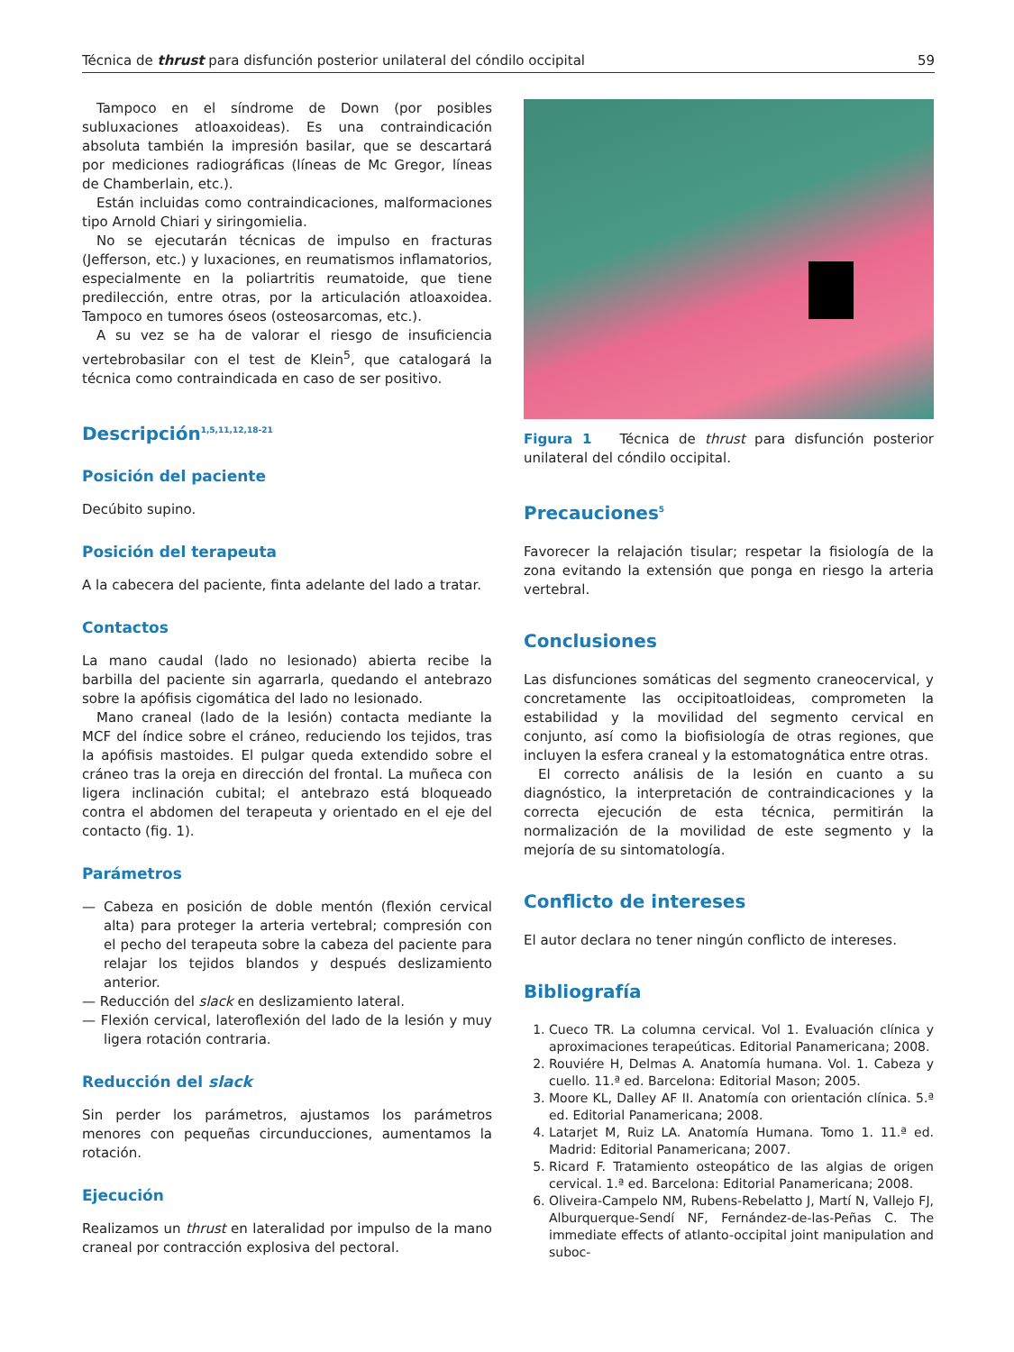Técnica de thrust para disfunción posterior unilateral del cóndilo occipital 59
Tampoco en el síndrome de Down (por posibles subluxaciones atloaxoideas). Es una contraindicación absoluta también la impresión basilar, que se descartará por mediciones radiográficas (líneas de Mc Gregor, líneas de Chamberlain, etc.).
Están incluidas como contraindicaciones, malformaciones tipo Arnold Chiari y siringomielia.
No se ejecutarán técnicas de impulso en fracturas (Jefferson, etc.) y luxaciones, en reumatismos inflamatorios, especialmente en la poliartritis reumatoide, que tiene predilección, entre otras, por la articulación atloaxoidea. Tampoco en tumores óseos (osteosarcomas, etc.).
A su vez se ha de valorar el riesgo de insuficiencia vertebrobasilar con el test de Klein<sup>5</sup>, que catalogará la técnica como contraindicada en caso de ser positivo.
Descripción<sup>1,5,11,12,18-21</sup>
Posición del paciente
Decúbito supino.
Posición del terapeuta
A la cabecera del paciente, finta adelante del lado a tratar.
Contactos
La mano caudal (lado no lesionado) abierta recibe la barbilla del paciente sin agarrarla, quedando el antebrazo sobre la apófisis cigomática del lado no lesionado.
Mano craneal (lado de la lesión) contacta mediante la MCF del índice sobre el cráneo, reduciendo los tejidos, tras la apófisis mastoides. El pulgar queda extendido sobre el cráneo tras la oreja en dirección del frontal. La muñeca con ligera inclinación cubital; el antebrazo está bloqueado contra el abdomen del terapeuta y orientado en el eje del contacto (fig. 1).
Parámetros
— Cabeza en posición de doble mentón (flexión cervical alta) para proteger la arteria vertebral; compresión con el pecho del terapeuta sobre la cabeza del paciente para relajar los tejidos blandos y después deslizamiento anterior.
— Reducción del slack en deslizamiento lateral.
— Flexión cervical, lateroflexión del lado de la lesión y muy ligera rotación contraria.
Reducción del slack
Sin perder los parámetros, ajustamos los parámetros menores con pequeñas circunducciones, aumentamos la rotación.
Ejecución
Realizamos un thrust en lateralidad por impulso de la mano craneal por contracción explosiva del pectoral.
Figura 1 Técnica de thrust para disfunción posterior unilateral del cóndilo occipital.
Precauciones<sup>5</sup>
Favorecer la relajación tisular; respetar la fisiología de la zona evitando la extensión que ponga en riesgo la arteria vertebral.
Conclusiones
Las disfunciones somáticas del segmento craneocervical, y concretamente las occipitoatloideas, comprometen la estabilidad y la movilidad del segmento cervical en conjunto, así como la biofisiología de otras regiones, que incluyen la esfera craneal y la estomatognática entre otras.
El correcto análisis de la lesión en cuanto a su diagnóstico, la interpretación de contraindicaciones y la correcta ejecución de esta técnica, permitirán la normalización de la movilidad de este segmento y la mejoría de su sintomatología.
Conflicto de intereses
El autor declara no tener ningún conflicto de intereses.
Bibliografía
1. Cueco TR. La columna cervical. Vol 1. Evaluación clínica y aproximaciones terapeúticas. Editorial Panamericana; 2008.
2. Rouviére H, Delmas A. Anatomía humana. Vol. 1. Cabeza y cuello. 11.ª ed. Barcelona: Editorial Mason; 2005.
3. Moore KL, Dalley AF II. Anatomía con orientación clínica. 5.ª ed. Editorial Panamericana; 2008.
4. Latarjet M, Ruiz LA. Anatomía Humana. Tomo 1. 11.ª ed. Madrid: Editorial Panamericana; 2007.
5. Ricard F. Tratamiento osteopático de las algias de origen cervical. 1.ª ed. Barcelona: Editorial Panamericana; 2008.
6. Oliveira-Campelo NM, Rubens-Rebelatto J, Martí N, Vallejo FJ, Alburquerque-Sendí NF, Fernández-de-las-Peñas C. The immediate effects of atlanto-occipital joint manipulation and suboc-